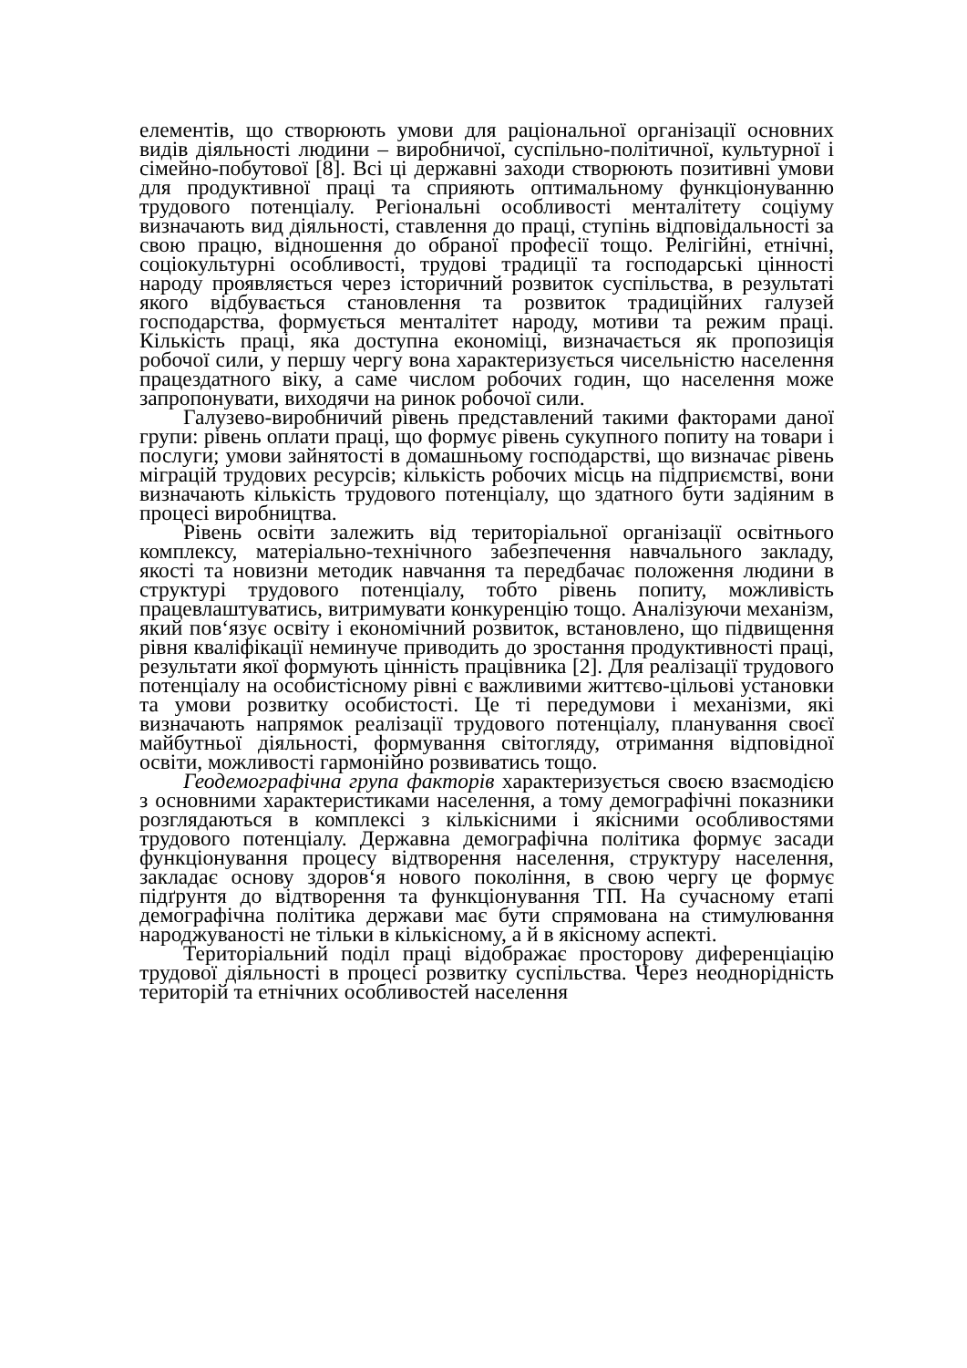елементів, що створюють умови для раціональної організації основних видів діяльності людини – виробничої, суспільно-політичної, культурної і сімейно-побутової [8]. Всі ці державні заходи створюють позитивні умови для продуктивної праці та сприяють оптимальному функціонуванню трудового потенціалу. Регіональні особливості менталітету соціуму визначають вид діяльності, ставлення до праці, ступінь відповідальності за свою працю, відношення до обраної професії тощо. Релігійні, етнічні, соціокультурні особливості, трудові традиції та господарські цінності народу проявляється через історичний розвиток суспільства, в результаті якого відбувається становлення та розвиток традиційних галузей господарства, формується менталітет народу, мотиви та режим праці. Кількість праці, яка доступна економіці, визначається як пропозиція робочої сили, у першу чергу вона характеризується чисельністю населення працездатного віку, а саме числом робочих годин, що населення може запропонувати, виходячи на ринок робочої сили.
Галузево-виробничий рівень представлений такими факторами даної групи: рівень оплати праці, що формує рівень сукупного попиту на товари і послуги; умови зайнятості в домашньому господарстві, що визначає рівень міграцій трудових ресурсів; кількість робочих місць на підприємстві, вони визначають кількість трудового потенціалу, що здатного бути задіяним в процесі виробництва.
Рівень освіти залежить від територіальної організації освітнього комплексу, матеріально-технічного забезпечення навчального закладу, якості та новизни методик навчання та передбачає положення людини в структурі трудового потенціалу, тобто рівень попиту, можливість працевлаштуватись, витримувати конкуренцію тощо. Аналізуючи механізм, який пов‘язує освіту і економічний розвиток, встановлено, що підвищення рівня кваліфікації неминуче приводить до зростання продуктивності праці, результати якої формують цінність працівника [2]. Для реалізації трудового потенціалу на особистісному рівні є важливими життєво-цільові установки та умови розвитку особистості. Це ті передумови і механізми, які визначають напрямок реалізації трудового потенціалу, планування своєї майбутньої діяльності, формування світогляду, отримання відповідної освіти, можливості гармонійно розвиватись тощо.
Геодемографічна група факторів характеризується своєю взаємодією з основними характеристиками населення, а тому демографічні показники розглядаються в комплексі з кількісними і якісними особливостями трудового потенціалу. Державна демографічна політика формує засади функціонування процесу відтворення населення, структуру населення, закладає основу здоров‘я нового покоління, в свою чергу це формує підґрунтя до відтворення та функціонування ТП. На сучасному етапі демографічна політика держави має бути спрямована на стимулювання народжуваності не тільки в кількісному, а й в якісному аспекті.
Територіальний поділ праці відображає просторову диференціацію трудової діяльності в процесі розвитку суспільства. Через неоднорідність територій та етнічних особливостей населення